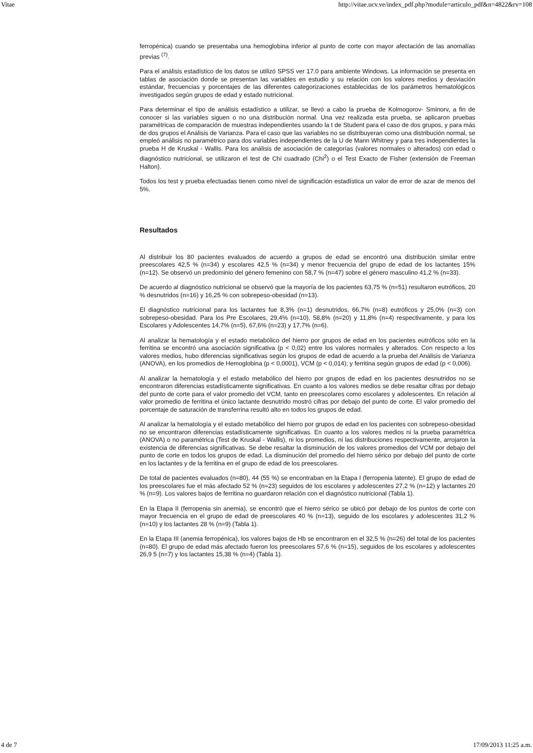Vitae http://vitae.ucv.ve/index_pdf.php?module=articulo_pdf&n=4822&rv=108
ferropénica) cuando se presentaba una hemoglobina inferior al punto de corte con mayor afectación de las anomalías previas <sup>(7)</sup>.
Para el análisis estadístico de los datos se utilizó SPSS ver 17.0 para ambiente Windows. La información se presenta en tablas de asociación donde se presentan las variables en estudio y su relación con los valores medios y desviación estándar, frecuencias y porcentajes de las diferentes categorizaciones establecidas de los parámetros hematológicos investigados según grupos de edad y estado nutricional.
Para determinar el tipo de análisis estadístico a utilizar, se llevó a cabo la prueba de Kolmogorov- Sminorv, a fin de conocer si las variables siguen o no una distribución normal. Una vez realizada esta prueba, se aplicaron pruebas paramétricas de comparación de muestras independientes usando la t de Student para el caso de dos grupos, y para más de dos grupos el Análisis de Varianza. Para el caso que las variables no se distribuyeran como una distribución normal, se empleó análisis no paramétrico para dos variables independientes de la U de Mann Whitney y para tres independientes la prueba H de Kruskal - Wallis. Para los análisis de asociación de categorías (valores normales o alterados) con edad o diagnóstico nutricional, se utilizaron el test de Chi cuadrado (Chi<sup>2</sup>) o el Test Exacto de Fisher (extensión de Freeman Halton).
Todos los test y prueba efectuadas tienen como nivel de significación estadística un valor de error de azar de menos del 5%.
Resultados
Al distribuir los 80 pacientes evaluados de acuerdo a grupos de edad se encontró una distribución similar entre preescolares 42,5 % (n=34) y escolares 42,5 % (n=34) y menor frecuencia del grupo de edad de los lactantes 15% (n=12). Se observó un predominio del género femenino con 58,7 % (n=47) sobre el género masculino 41,2 % (n=33).
De acuerdo al diagnóstico nutricional se observó que la mayoría de los pacientes 63,75 % (n=51) resultaron eutróficos, 20 % desnutridos (n=16) y 16,25 % con sobrepeso-obesidad (n=13).
El diagnóstico nutricional para los lactantes fue 8,3% (n=1) desnutridos, 66,7% (n=8) eutróficos y 25,0% (n=3) con sobrepeso-obesidad. Para los Pre Escolares, 29,4% (n=10), 58,8% (n=20) y 11,8% (n=4) respectivamente, y para los Escolares y Adolescentes 14,7% (n=5), 67,6% (n=23) y 17,7% (n=6).
Al analizar la hematología y el estado metabólico del hierro por grupos de edad en los pacientes eutróficos sólo en la ferritina se encontró una asociación significativa (p < 0,02) entre los valores normales y alterados. Con respecto a los valores medios, hubo diferencias significativas según los grupos de edad de acuerdo a la prueba del Análisis de Varianza (ANOVA), en los promedios de Hemoglobina (p < 0,0001), VCM (p < 0,014); y ferritina según grupos de edad (p < 0,006).
Al analizar la hematología y el estado metabólico del hierro por grupos de edad en los pacientes desnutridos no se encontraron diferencias estadísticamente significativas. En cuanto a los valores medios se debe resaltar cifras por debajo del punto de corte para el valor promedio del VCM, tanto en preescolares como escolares y adolescentes. En relación al valor promedio de ferritina el único lactante desnutrido mostró cifras por debajo del punto de corte. El valor promedio del porcentaje de saturación de transferrina resultó alto en todos los grupos de edad.
Al analizar la hematología y el estado metabólico del hierro por grupos de edad en los pacientes con sobrepeso-obesidad no se encontraron diferencias estadísticamente significativas. En cuanto a los valores medios ni la prueba paramétrica (ANOVA) o no paramétrica (Test de Kruskal - Wallis), ni los promedios, ni las distribuciones respectivamente, arrojaron la existencia de diferencias significativas. Se debe resaltar la disminución de los valores promedios del VCM por debajo del punto de corte en todos los grupos de edad. La disminución del promedio del hierro sérico por debajo del punto de corte en los lactantes y de la ferritina en el grupo de edad de los preescolares.
De total de pacientes evaluados (n=80), 44 (55 %) se encontraban en la Etapa I (ferropenia latente). El grupo de edad de los preescolares fue el más afectado 52 % (n=23) seguidos de los escolares y adolescentes 27,2 % (n=12) y lactantes 20 % (n=9). Los valores bajos de ferritina no guardaron relación con el diagnóstico nutricional (Tabla 1).
En la Etapa II (ferropenia sin anemia), se encontró que el hierro sérico se ubicó por debajo de los puntos de corte con mayor frecuencia en el grupo de edad de preescolares 40 % (n=13), seguido de los escolares y adolescentes 31,2 % (n=10) y los lactantes 28 % (n=9) (Tabla 1).
En la Etapa III (anemia ferropénica), los valores bajos de Hb se encontraron en el 32,5 % (n=26) del total de los pacientes (n=80). El grupo de edad más afectado fueron los preescolares 57,6 % (n=15), seguidos de los escolares y adolescentes 26,9 5 (n=7) y los lactantes 15,38 % (n=4) (Tabla 1).
4 de 7 17/09/2013 11:25 a.m.